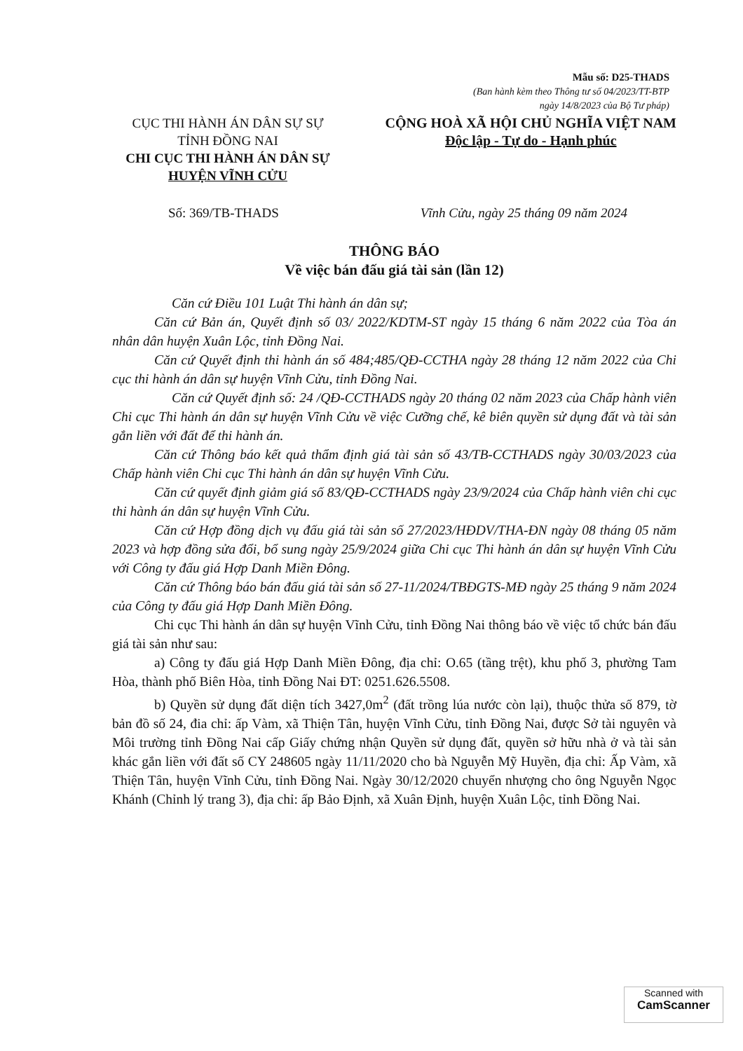Mẫu số: D25-THADS
(Ban hành kèm theo Thông tư số 04/2023/TT-BTP
ngày 14/8/2023 của Bộ Tư pháp)
CỤC THI HÀNH ÁN DÂN SỰ SỰ
TỈNH ĐỒNG NAI
CHI CỤC THI HÀNH ÁN DÂN SỰ
HUYỆN VĨNH CỬU
CỘNG HOÀ XÃ HỘI CHỦ NGHĨA VIỆT NAM
Độc lập - Tự do - Hạnh phúc
Số: 369/TB-THADS Vĩnh Cửu, ngày 25 tháng 09 năm 2024
THÔNG BÁO
Về việc bán đấu giá tài sản (lần 12)
Căn cứ Điều 101 Luật Thi hành án dân sự;
Căn cứ Bản án, Quyết định số 03/ 2022/KDTM-ST ngày 15 tháng 6 năm 2022 của Tòa án nhân dân huyện Xuân Lộc, tỉnh Đồng Nai.
Căn cứ Quyết định thi hành án số 484;485/QĐ-CCTHA ngày 28 tháng 12 năm 2022 của Chi cục thi hành án dân sự huyện Vĩnh Cửu, tỉnh Đồng Nai.
Căn cứ Quyết định số: 24 /QĐ-CCTHADS ngày 20 tháng 02 năm 2023 của Chấp hành viên Chi cục Thi hành án dân sự huyện Vĩnh Cửu về việc Cưỡng chế, kê biên quyền sử dụng đất và tài sản gắn liền với đất để thi hành án.
Căn cứ Thông báo kết quả thẩm định giá tài sản số 43/TB-CCTHADS ngày 30/03/2023 của Chấp hành viên Chi cục Thi hành án dân sự huyện Vĩnh Cửu.
Căn cứ quyết định giảm giá số 83/QĐ-CCTHADS ngày 23/9/2024 của Chấp hành viên chi cục thi hành án dân sự huyện Vĩnh Cửu.
Căn cứ Hợp đồng dịch vụ đấu giá tài sản số 27/2023/HĐDV/THA-ĐN ngày 08 tháng 05 năm 2023 và hợp đồng sửa đổi, bổ sung ngày 25/9/2024 giữa Chi cục Thi hành án dân sự huyện Vĩnh Cửu với Công ty đấu giá Hợp Danh Miền Đông.
Căn cứ Thông báo bán đấu giá tài sản số 27-11/2024/TBĐGTS-MĐ ngày 25 tháng 9 năm 2024 của Công ty đấu giá Hợp Danh Miền Đông.
Chi cục Thi hành án dân sự huyện Vĩnh Cửu, tỉnh Đồng Nai thông báo về việc tổ chức bán đấu giá tài sản như sau:
a) Công ty đấu giá Hợp Danh Miền Đông, địa chỉ: O.65 (tầng trệt), khu phố 3, phường Tam Hòa, thành phố Biên Hòa, tỉnh Đồng Nai ĐT: 0251.626.5508.
b) Quyền sử dụng đất diện tích 3427,0m<sup>2</sup> (đất trồng lúa nước còn lại), thuộc thửa số 879, tờ bản đồ số 24, đia chỉ: ấp Vàm, xã Thiện Tân, huyện Vĩnh Cửu, tỉnh Đồng Nai, được Sở tài nguyên và Môi trường tỉnh Đồng Nai cấp Giấy chứng nhận Quyền sử dụng đất, quyền sở hữu nhà ở và tài sản khác gắn liền với đất số CY 248605 ngày 11/11/2020 cho bà Nguyễn Mỹ Huyền, địa chỉ: Ấp Vàm, xã Thiện Tân, huyện Vĩnh Cửu, tỉnh Đồng Nai. Ngày 30/12/2020 chuyển nhượng cho ông Nguyễn Ngọc Khánh (Chỉnh lý trang 3), địa chỉ: ấp Bảo Định, xã Xuân Định, huyện Xuân Lộc, tỉnh Đồng Nai.
Scanned with
CamScanner